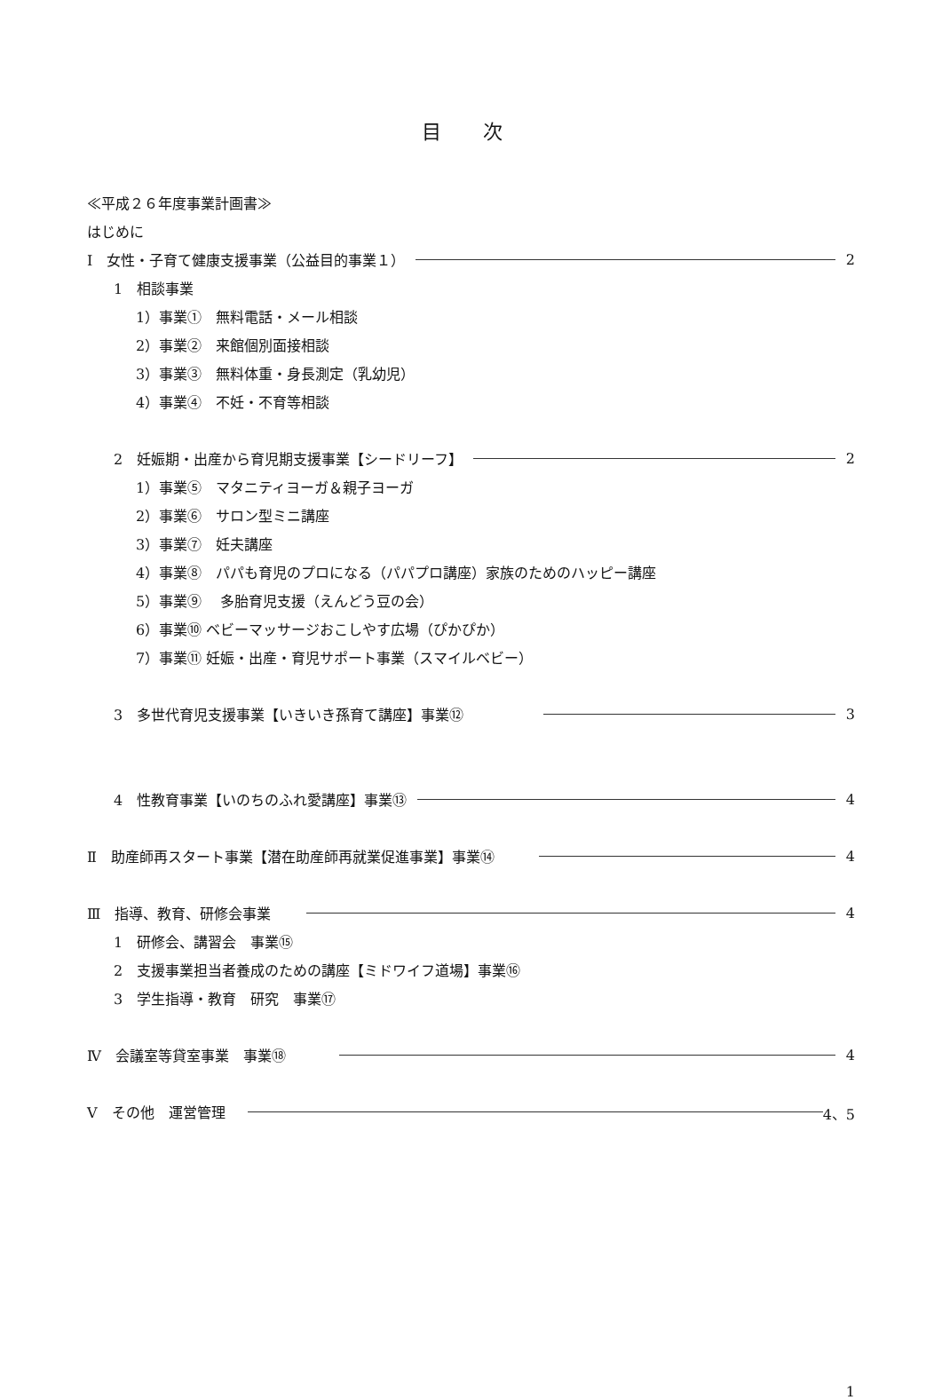目 次
≪平成２６年度事業計画書≫
はじめに
Ⅰ　女性・子育て健康支援事業（公益目的事業１） 2
1　相談事業
1）事業①　無料電話・メール相談
2）事業②　来館個別面接相談
3）事業③　無料体重・身長測定（乳幼児）
4）事業④　不妊・不育等相談
2　妊娠期・出産から育児期支援事業【シードリーフ】 2
1）事業⑤　マタニティヨーガ＆親子ヨーガ
2）事業⑥　サロン型ミニ講座
3）事業⑦　妊夫講座
4）事業⑧　パパも育児のプロになる（パパプロ講座）家族のためのハッピー講座
5）事業⑨　 多胎育児支援（えんどう豆の会）
6）事業⑩ ベビーマッサージおこしやす広場（ぴかぴか）
7）事業⑪ 妊娠・出産・育児サポート事業（スマイルベビー）
3　多世代育児支援事業【いきいき孫育て講座】事業⑫ 3
4　性教育事業【いのちのふれ愛講座】事業⑬ 4
Ⅱ　助産師再スタート事業【潜在助産師再就業促進事業】事業⑭ 4
Ⅲ　指導、教育、研修会事業 4
1　研修会、講習会　事業⑮
2　支援事業担当者養成のための講座【ミドワイフ道場】事業⑯
3　学生指導・教育　研究　事業⑰
Ⅳ　会議室等貸室事業　事業⑱ 4
Ⅴ　その他　運営管理 4、5
1